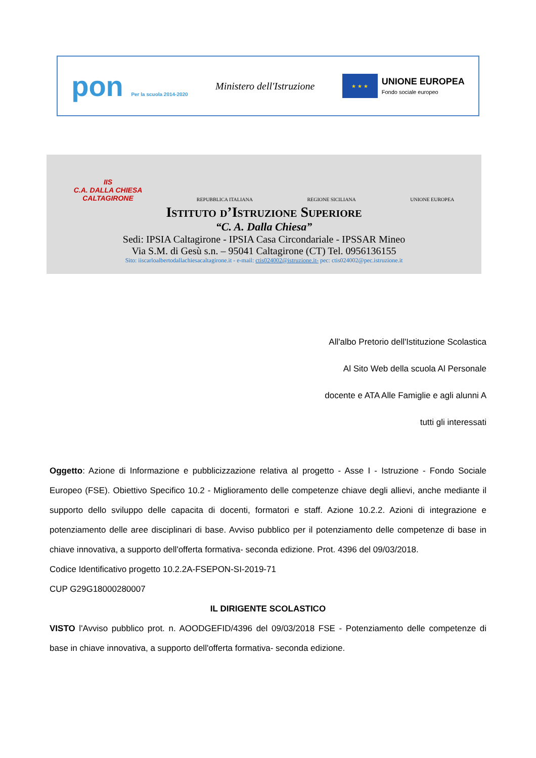pon Per la scuola 2014-2020
Ministero dell'Istruzione
★ ★ ★
UNIONE EUROPEA
Fondo sociale europeo
IIS
C.A. DALLA CHIESA
CALTAGIRONE
REPUBBLICA ITALIANA
REGIONE SICILIANA
UNIONE EUROPEA
Istituto d’Istruzione Superiore
“C. A. Dalla Chiesa”
Sedi: IPSIA Caltagirone - IPSIA Casa Circondariale - IPSSAR Mineo
Via S.M. di Gesù s.n. – 95041 Caltagirone (CT) Tel. 0956136155
Sito: iiscarloalbertodallachiesacaltagirone.it - e-mail: ctis024002@istruzione.it- pec: ctis024002@pec.istruzione.it
All'albo Pretorio dell'Istituzione Scolastica
Al Sito Web della scuola Al Personale
docente e ATA Alle Famiglie e agli alunni A
tutti gli interessati
Oggetto: Azione di Informazione e pubblicizzazione relativa al progetto - Asse I - Istruzione - Fondo Sociale Europeo (FSE). Obiettivo Specifico 10.2 - Miglioramento delle competenze chiave degli allievi, anche mediante il supporto dello sviluppo delle capacita di docenti, formatori e staff. Azione 10.2.2. Azioni di integrazione e potenziamento delle aree disciplinari di base. Avviso pubblico per il potenziamento delle competenze di base in chiave innovativa, a supporto dell'offerta formativa- seconda edizione. Prot. 4396 del 09/03/2018.
Codice Identificativo progetto 10.2.2A-FSEPON-SI-2019-71
CUP G29G18000280007
IL DIRIGENTE SCOLASTICO
VISTO l'Avviso pubblico prot. n. AOODGEFID/4396 del 09/03/2018 FSE - Potenziamento delle competenze di base in chiave innovativa, a supporto dell'offerta formativa- seconda edizione.